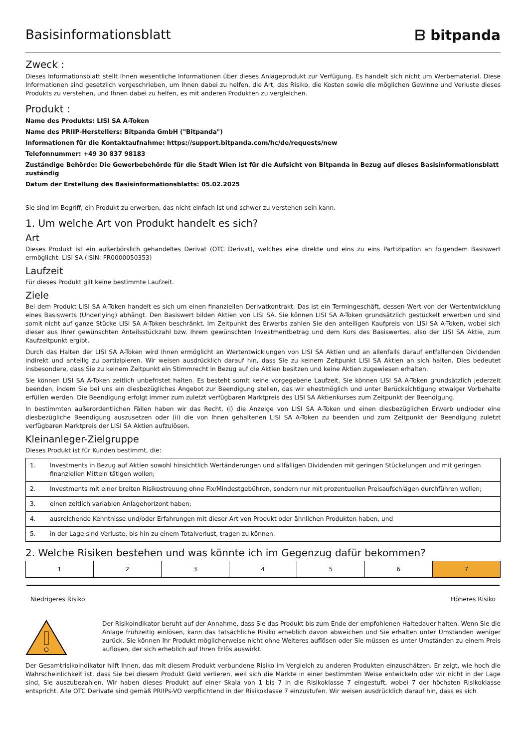Basisinformationsblatt ᗷ bitpanda
Zweck :
Dieses Informationsblatt stellt Ihnen wesentliche Informationen über dieses Anlageprodukt zur Verfügung. Es handelt sich nicht um Werbematerial. Diese Informationen sind gesetzlich vorgeschrieben, um Ihnen dabei zu helfen, die Art, das Risiko, die Kosten sowie die möglichen Gewinne und Verluste dieses Produkts zu verstehen, und Ihnen dabei zu helfen, es mit anderen Produkten zu vergleichen.
Produkt :
Name des Produkts: LISI SA A-Token
Name des PRIIP-Herstellers: Bitpanda GmbH ("Bitpanda")
Informationen für die Kontaktaufnahme: https://support.bitpanda.com/hc/de/requests/new
Telefonnummer: +49 30 837 98183
Zuständige Behörde: Die Gewerbebehörde für die Stadt Wien ist für die Aufsicht von Bitpanda in Bezug auf dieses Basisinformationsblatt zuständig
Datum der Erstellung des Basisinformationsblatts: 05.02.2025
Sie sind im Begriff, ein Produkt zu erwerben, das nicht einfach ist und schwer zu verstehen sein kann.
1. Um welche Art von Produkt handelt es sich?
Art
Dieses Produkt ist ein außerbörslich gehandeltes Derivat (OTC Derivat), welches eine direkte und eins zu eins Partizipation an folgendem Basiswert ermöglicht: LISI SA (ISIN: FR0000050353)
Laufzeit
Für dieses Produkt gilt keine bestimmte Laufzeit.
Ziele
Bei dem Produkt LISI SA A-Token handelt es sich um einen finanziellen Derivatkontrakt. Das ist ein Termingeschäft, dessen Wert von der Wertentwicklung eines Basiswerts (Underlying) abhängt. Den Basiswert bilden Aktien von LISI SA. Sie können LISI SA A-Token grundsätzlich gestückelt erwerben und sind somit nicht auf ganze Stücke LISI SA A-Token beschränkt. Im Zeitpunkt des Erwerbs zahlen Sie den anteiligen Kaufpreis von LISI SA A-Token, wobei sich dieser aus Ihrer gewünschten Anteilsstückzahl bzw. Ihrem gewünschten Investmentbetrag und dem Kurs des Basiswertes, also der LISI SA Aktie, zum Kaufzeitpunkt ergibt.
Durch das Halten der LISI SA A-Token wird Ihnen ermöglicht an Wertentwicklungen von LISI SA Aktien und an allenfalls darauf entfallenden Dividenden indirekt und anteilig zu partizipieren. Wir weisen ausdrücklich darauf hin, dass Sie zu keinem Zeitpunkt LISI SA Aktien an sich halten. Dies bedeutet insbesondere, dass Sie zu keinem Zeitpunkt ein Stimmrecht in Bezug auf die Aktien besitzen und keine Aktien zugewiesen erhalten.
Sie können LISI SA A-Token zeitlich unbefristet halten. Es besteht somit keine vorgegebene Laufzeit. Sie können LISI SA A-Token grundsätzlich jederzeit beenden, indem Sie bei uns ein diesbezügliches Angebot zur Beendigung stellen, das wir ehestmöglich und unter Berücksichtigung etwaiger Vorbehalte erfüllen werden. Die Beendigung erfolgt immer zum zuletzt verfügbaren Marktpreis des LISI SA Aktienkurses zum Zeitpunkt der Beendigung.
In bestimmten außerordentlichen Fällen haben wir das Recht, (i) die Anzeige von LISI SA A-Token und einen diesbezüglichen Erwerb und/oder eine diesbezügliche Beendigung auszusetzen oder (ii) die von Ihnen gehaltenen LISI SA A-Token zu beenden und zum Zeitpunkt der Beendigung zuletzt verfügbaren Marktpreis der LISI SA Aktien aufzulösen.
Kleinanleger-Zielgruppe
Dieses Produkt ist für Kunden bestimmt, die:
| 1. | Investments in Bezug auf Aktien sowohl hinsichtlich Wertänderungen und allfälligen Dividenden mit geringen Stückelungen und mit geringen finanziellen Mitteln tätigen wollen; |
| 2. | Investments mit einer breiten Risikostreuung ohne Fix/Mindestgebühren, sondern nur mit prozentuellen Preisaufschlägen durchführen wollen; |
| 3. | einen zeitlich variablen Anlagehorizont haben; |
| 4. | ausreichende Kenntnisse und/oder Erfahrungen mit dieser Art von Produkt oder ähnlichen Produkten haben, und |
| 5. | in der Lage sind Verluste, bis hin zu einem Totalverlust, tragen zu können. |
2. Welche Risiken bestehen und was könnte ich im Gegenzug dafür bekommen?
| 1 | 2 | 3 | 4 | 5 | 6 | 7 |
Niedrigeres Risiko Höheres Risiko
Der Risikoindikator beruht auf der Annahme, dass Sie das Produkt bis zum Ende der empfohlenen Haltedauer halten. Wenn Sie die Anlage frühzeitig einlösen, kann das tatsächliche Risiko erheblich davon abweichen und Sie erhalten unter Umständen weniger zurück. Sie können Ihr Produkt möglicherweise nicht ohne Weiteres auflösen oder Sie müssen es unter Umständen zu einem Preis auflösen, der sich erheblich auf Ihren Erlös auswirkt.
Der Gesamtrisikoindikator hilft Ihnen, das mit diesem Produkt verbundene Risiko im Vergleich zu anderen Produkten einzuschätzen. Er zeigt, wie hoch die Wahrscheinlichkeit ist, dass Sie bei diesem Produkt Geld verlieren, weil sich die Märkte in einer bestimmten Weise entwickeln oder wir nicht in der Lage sind, Sie auszubezahlen. Wir haben dieses Produkt auf einer Skala von 1 bis 7 in die Risikoklasse 7 eingestuft, wobei 7 der höchsten Risikoklasse entspricht. Alle OTC Derivate sind gemäß PRIIPs-VO verpflichtend in der Risikoklasse 7 einzustufen. Wir weisen ausdrücklich darauf hin, dass es sich